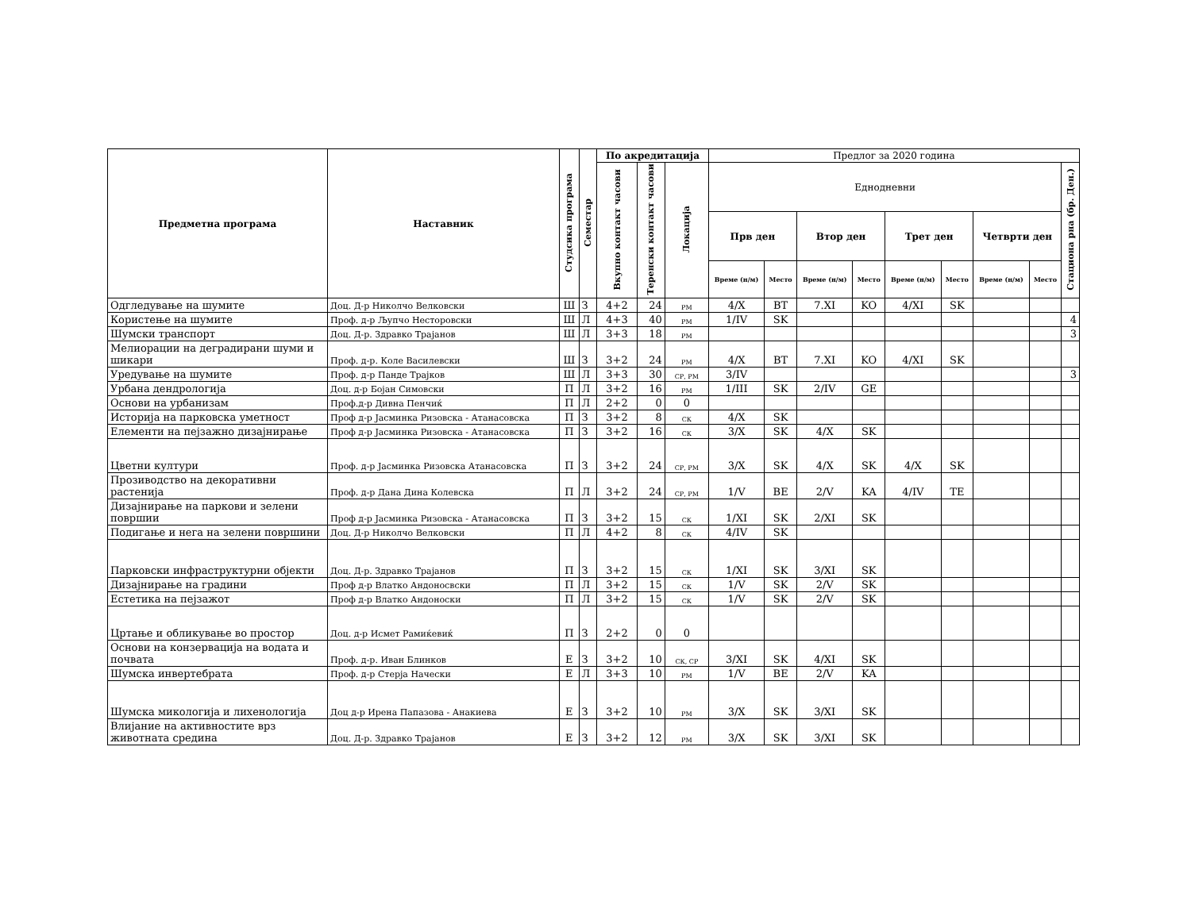| Предметна програма | Наставник | Студсика програма | Семестар | По акредитација | | | Предлог за 2020 година | | | | | | | | |
| --- | --- | --- | --- | --- | --- | --- | --- | --- | --- | --- | --- | --- | --- | --- | --- |
| | | | | Вкупно контакт часови | Теренски контакт часови | Локација | Еднодневни | | | | | | | | Стациона рна (бр. Ден.) |
| | | | | | | | Прв ден | | Втор ден | | Трет ден | | Четврти ден | | |
| | | | | | | | Време (н/м) | Место | Време (н/м) | Место | Време (н/м) | Место | Време (н/м) | Место | |
| Одгледување на шумите | Доц. Д-р Николчо Велковски | Ш | З | 4+2 | 24 | РМ | 4/X | BT | 7.XI | KO | 4/XI | SK | | | |
| Користење на шумите | Проф. д-р Љупчо Несторовски | Ш | Л | 4+3 | 40 | РМ | 1/IV | SK | | | | | | | 4 |
| Шумски транспорт | Доц. Д-р. Здравко Трајанов | Ш | Л | 3+3 | 18 | РМ | | | | | | | | | 3 |
| Мелиорации на деградирани шуми и шикари | Проф. д-р. Коле Василевски | Ш | З | 3+2 | 24 | РМ | 4/X | BT | 7.XI | KO | 4/XI | SK | | | |
| Уредување на шумите | Проф. д-р Панде Трајков | Ш | Л | 3+3 | 30 | СР, РМ | 3/IV | | | | | | | | 3 |
| Урбана дендрологија | Доц. д-р Бојан Симовски | П | Л | 3+2 | 16 | РМ | 1/III | SK | 2/IV | GE | | | | | |
| Основи на урбанизам | Проф.д-р Дивна Пенчиќ | П | Л | 2+2 | 0 | 0 | | | | | | | | | |
| Историја на парковска уметност | Проф д-р Јасминка Ризовска - Атанасовска | П | З | 3+2 | 8 | СК | 4/X | SK | | | | | | | |
| Елементи на пејзажно дизајнирање | Проф д-р Јасминка Ризовска - Атанасовска | П | З | 3+2 | 16 | СК | 3/X | SK | 4/X | SK | | | | | |
| Цветни култури | Проф. д-р Јасминка Ризовска Атанасовска | П | З | 3+2 | 24 | СР, РМ | 3/X | SK | 4/X | SK | 4/X | SK | | | |
| Прозиводство на декоративни растенија | Проф. д-р Дана Дина Колевска | П | Л | 3+2 | 24 | СР, РМ | 1/V | BE | 2/V | KA | 4/IV | TE | | | |
| Дизајнирање на паркови и зелени површии | Проф д-р Јасминка Ризовска - Атанасовска | П | З | 3+2 | 15 | СК | 1/XI | SK | 2/XI | SK | | | | | |
| Подигање и нега на зелени површини | Доц. Д-р Николчо Велковски | П | Л | 4+2 | 8 | СК | 4/IV | SK | | | | | | | |
| Парковски инфраструктурни објекти | Доц. Д-р. Здравко Трајанов | П | З | 3+2 | 15 | СК | 1/XI | SK | 3/XI | SK | | | | | |
| Дизајнирање на градини | Проф д-р Влатко Андоносвски | П | Л | 3+2 | 15 | СК | 1/V | SK | 2/V | SK | | | | | |
| Естетика на пејзажот | Проф д-р Влатко Андоноски | П | Л | 3+2 | 15 | СК | 1/V | SK | 2/V | SK | | | | | |
| Цртање и обликување во простор | Доц. д-р Исмет Рамиќевиќ | П | З | 2+2 | 0 | 0 | | | | | | | | | |
| Основи на конзервација на водата и почвата | Проф. д-р. Иван Блинков | Е | З | 3+2 | 10 | СК, СР | 3/XI | SK | 4/XI | SK | | | | | |
| Шумска инвертебрата | Проф. д-р Стерја Начески | Е | Л | 3+3 | 10 | РМ | 1/V | BE | 2/V | KA | | | | | |
| Шумска микологија и лихенологија | Доц д-р Ирена Папазова - Анакиева | Е | З | 3+2 | 10 | РМ | 3/X | SK | 3/XI | SK | | | | | |
| Влијание на активностите врз животната средина | Доц. Д-р. Здравко Трајанов | Е | З | 3+2 | 12 | РМ | 3/X | SK | 3/XI | SK | | | | | |